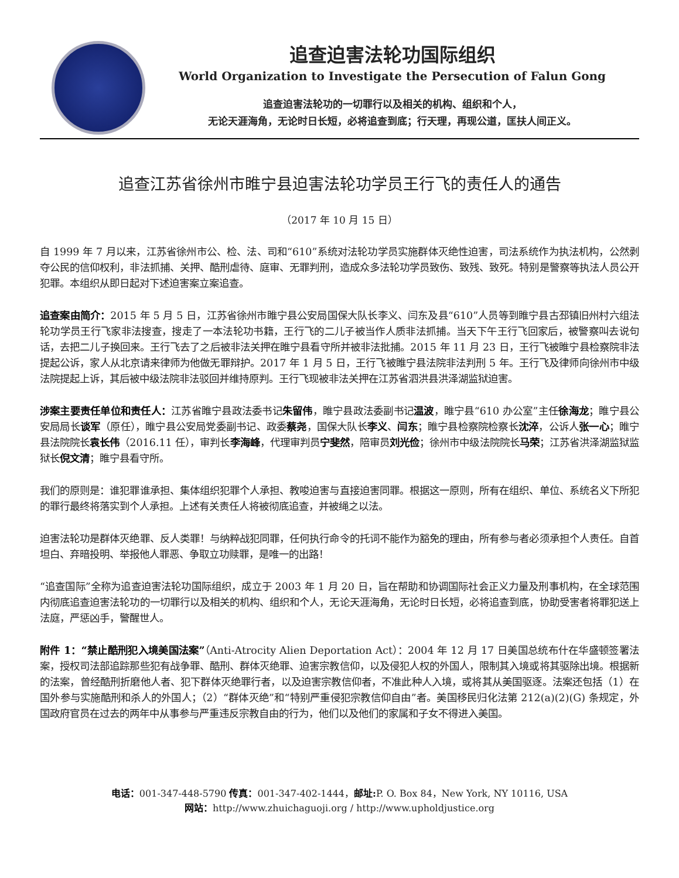追查迫害法轮功国际组织
World Organization to Investigate the Persecution of Falun Gong
追查迫害法轮功的一切罪行以及相关的机构、组织和个人，
无论天涯海角，无论时日长短，必将追查到底；行天理，再现公道，匡扶人间正义。
追查江苏省徐州市睢宁县迫害法轮功学员王行飞的责任人的通告
（2017 年 10 月 15 日）
自 1999 年 7 月以来，江苏省徐州市公、检、法、司和“610”系统对法轮功学员实施群体灭绝性迫害，司法系统作为执法机构，公然剥夺公民的信仰权利，非法抓捕、关押、酷刑虐待、庭审、无罪判刑，造成众多法轮功学员致伤、致残、致死。特别是警察等执法人员公开犯罪。本组织从即日起对下述迫害案立案追查。
追查案由简介：2015 年 5 月 5 日，江苏省徐州市睢宁县公安局国保大队长李义、闫东及县“610”人员等到睢宁县古邳镇旧州村六组法轮功学员王行飞家非法搜查，搜走了一本法轮功书籍，王行飞的二儿子被当作人质非法抓捕。当天下午王行飞回家后，被警察叫去说句话，去把二儿子换回来。王行飞去了之后被非法关押在睢宁县看守所并被非法批捕。2015 年 11 月 23 日，王行飞被睢宁县检察院非法提起公诉，家人从北京请来律师为他做无罪辩护。2017 年 1 月 5 日，王行飞被睢宁县法院非法判刑 5 年。王行飞及律师向徐州市中级法院提起上诉，其后被中级法院非法驳回并维持原判。王行飞现被非法关押在江苏省泗洪县洪泽湖监狱迫害。
涉案主要责任单位和责任人：江苏省睢宁县政法委书记朱留伟，睢宁县政法委副书记温波，睢宁县“610 办公室”主任徐海龙；睢宁县公安局局长谈军（原任），睢宁县公安局党委副书记、政委蔡尧，国保大队长李义、闫东；睢宁县检察院检察长沈淬，公诉人张一心；睢宁县法院院长袁长伟（2016.11 任），审判长李海峰，代理审判员宁斐然，陪审员刘光俭；徐州市中级法院院长马荣；江苏省洪泽湖监狱监狱长倪文清；睢宁县看守所。
我们的原则是：谁犯罪谁承担、集体组织犯罪个人承担、教唆迫害与直接迫害同罪。根据这一原则，所有在组织、单位、系统名义下所犯的罪行最终将落实到个人承担。上述有关责任人将被彻底追查，并被绳之以法。
迫害法轮功是群体灭绝罪、反人类罪！与纳粹战犯同罪，任何执行命令的托词不能作为豁免的理由，所有参与者必须承担个人责任。自首坦白、弃暗投明、举报他人罪恶、争取立功赎罪，是唯一的出路！
“追查国际”全称为追查迫害法轮功国际组织，成立于 2003 年 1 月 20 日，旨在帮助和协调国际社会正义力量及刑事机构，在全球范围内彻底追查迫害法轮功的一切罪行以及相关的机构、组织和个人，无论天涯海角，无论时日长短，必将追查到底，协助受害者将罪犯送上法庭，严惩凶手，警醒世人。
附件 1：“禁止酷刑犯入境美国法案”（Anti-Atrocity Alien Deportation Act）：2004 年 12 月 17 日美国总统布什在华盛顿签署法案，授权司法部追踪那些犯有战争罪、酷刑、群体灭绝罪、迫害宗教信仰，以及侵犯人权的外国人，限制其入境或将其驱除出境。根据新的法案，曾经酷刑折磨他人者、犯下群体灭绝罪行者，以及迫害宗教信仰者，不准此种人入境，或将其从美国驱逐。法案还包括（1）在国外参与实施酷刑和杀人的外国人；（2）“群体灭绝”和“特别严重侵犯宗教信仰自由”者。美国移民归化法第 212(a)(2)(G) 条规定，外国政府官员在过去的两年中从事参与严重违反宗教自由的行为，他们以及他们的家属和子女不得进入美国。
电话：001-347-448-5790 传真：001-347-402-1444，邮址: P. O. Box 84，New York, NY 10116, USA
网站：http://www.zhuichaguoji.org / http://www.upholdjustice.org